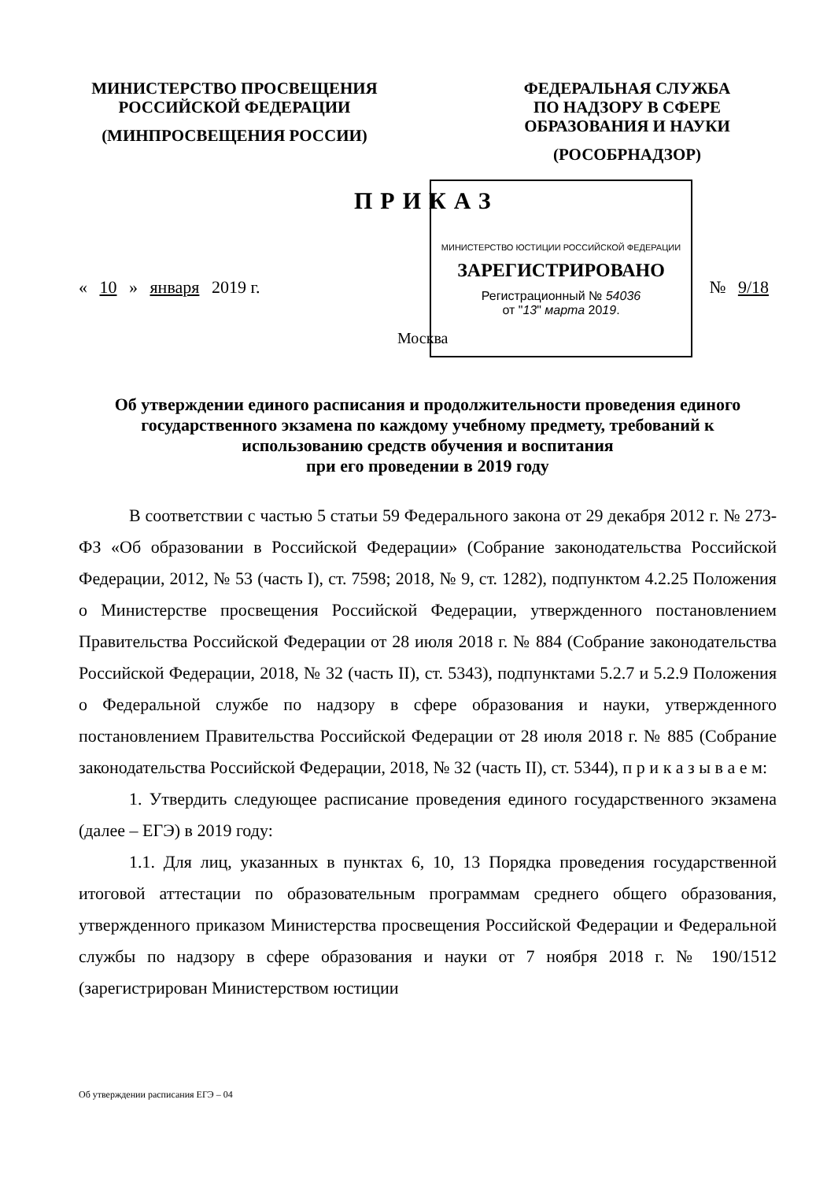МИНИСТЕРСТВО ПРОСВЕЩЕНИЯ
РОССИЙСКОЙ ФЕДЕРАЦИИ
(МИНПРОСВЕЩЕНИЯ РОССИИ)
ФЕДЕРАЛЬНАЯ СЛУЖБА
ПО НАДЗОРУ В СФЕРЕ
ОБРАЗОВАНИЯ И НАУКИ
(РОСОБРНАДЗОР)
ПРИКАЗ
МИНИСТЕРСТВО ЮСТИЦИИ РОССИЙСКОЙ ФЕДЕРАЦИИ
ЗАРЕГИСТРИРОВАНО
Регистрационный № 54036
от "13" марта 2019.
« 10 » января 2019 г. № 9/18
Москва
Об утверждении единого расписания и продолжительности проведения единого государственного экзамена по каждому учебному предмету, требований к использованию средств обучения и воспитания
при его проведении в 2019 году
В соответствии с частью 5 статьи 59 Федерального закона от 29 декабря 2012 г. № 273-ФЗ «Об образовании в Российской Федерации» (Собрание законодательства Российской Федерации, 2012, № 53 (часть I), ст. 7598; 2018, № 9, ст. 1282), подпунктом 4.2.25 Положения о Министерстве просвещения Российской Федерации, утвержденного постановлением Правительства Российской Федерации от 28 июля 2018 г. № 884 (Собрание законодательства Российской Федерации, 2018, № 32 (часть II), ст. 5343), подпунктами 5.2.7 и 5.2.9 Положения о Федеральной службе по надзору в сфере образования и науки, утвержденного постановлением Правительства Российской Федерации от 28 июля 2018 г. № 885 (Собрание законодательства Российской Федерации, 2018, № 32 (часть II), ст. 5344), п р и к а з ы в а е м:
1. Утвердить следующее расписание проведения единого государственного экзамена (далее – ЕГЭ) в 2019 году:
1.1. Для лиц, указанных в пунктах 6, 10, 13 Порядка проведения государственной итоговой аттестации по образовательным программам среднего общего образования, утвержденного приказом Министерства просвещения Российской Федерации и Федеральной службы по надзору в сфере образования и науки от 7 ноября 2018 г. № 190/1512 (зарегистрирован Министерством юстиции
Об утверждении расписания ЕГЭ – 04